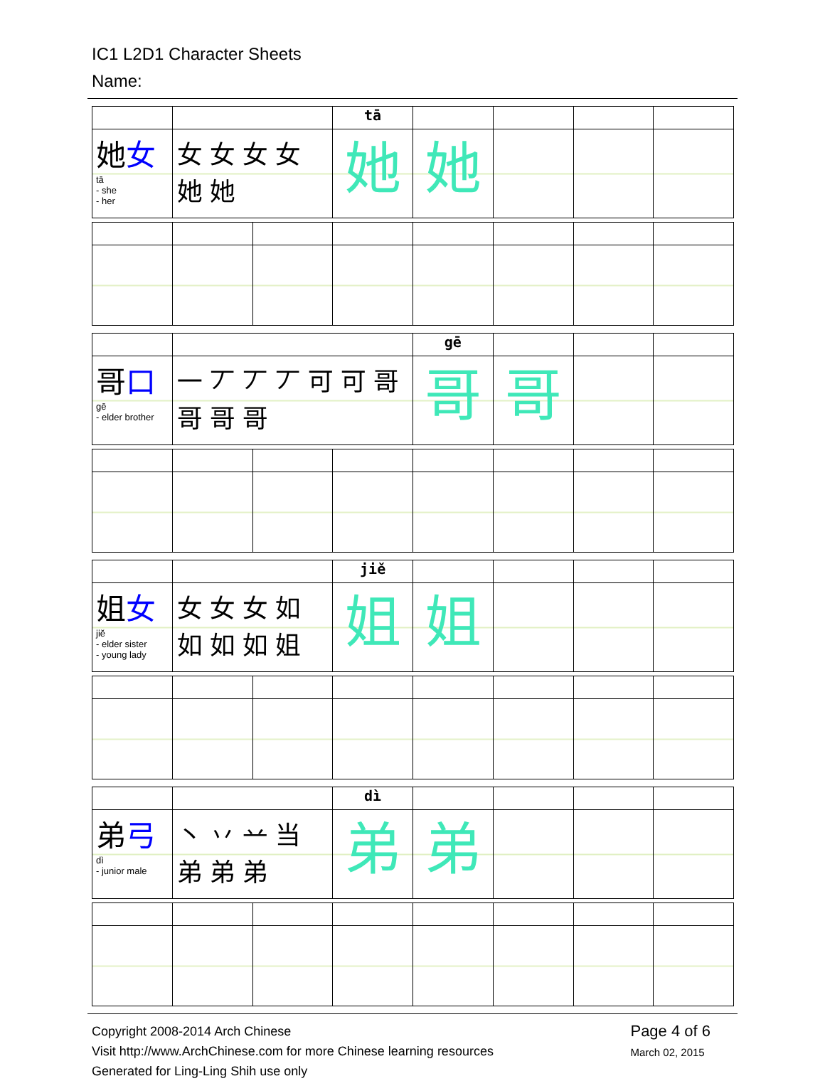IC1 L2D1 Character Sheets
Name:
| | | tā | | | | |
| 她 女 tā - she - her | 女 女 女 女 她 她 | 她 | 她 | | | |
| | | gē | | | |
| 哥 口 gē - elder brother | 一 丆 丆 丆 可 可 哥 哥 哥 哥 | 哥 | 哥 | | |
| | | jiě | | | | |
| 姐 女 jiě - elder sister - young lady | 女 女 女 如 如 如 如 姐 | 姐 | 姐 | | | |
| | | dì | | | | |
| 弟 弓 dì - junior male | 丶 丷 䒑 当 弟 弟 弟 | 弟 | 弟 | | | |
Copyright 2008-2014 Arch Chinese
Visit http://www.ArchChinese.com for more Chinese learning resources
Generated for Ling-Ling Shih use only
Page 4 of 6
March 02, 2015